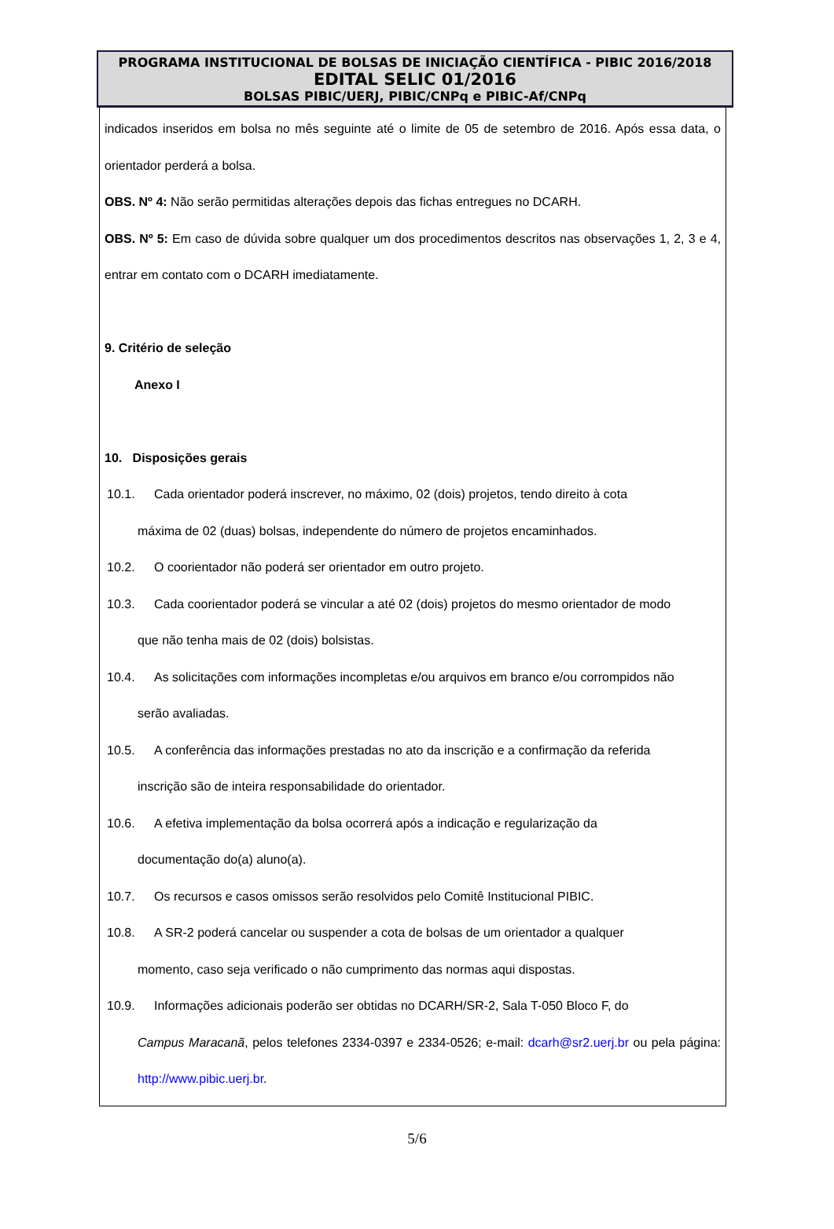PROGRAMA INSTITUCIONAL DE BOLSAS DE INICIAÇÃO CIENTÍFICA - PIBIC 2016/2018
EDITAL SELIC 01/2016
BOLSAS PIBIC/UERJ, PIBIC/CNPq e PIBIC-Af/CNPq
indicados inseridos em bolsa no mês seguinte até o limite de 05 de setembro de 2016. Após essa data, o orientador perderá a bolsa.
OBS. Nº 4: Não serão permitidas alterações depois das fichas entregues no DCARH.
OBS. Nº 5: Em caso de dúvida sobre qualquer um dos procedimentos descritos nas observações 1, 2, 3 e 4, entrar em contato com o DCARH imediatamente.
9. Critério de seleção
Anexo I
10. Disposições gerais
10.1. Cada orientador poderá inscrever, no máximo, 02 (dois) projetos, tendo direito à cota
máxima de 02 (duas) bolsas, independente do número de projetos encaminhados.
10.2. O coorientador não poderá ser orientador em outro projeto.
10.3. Cada coorientador poderá se vincular a até 02 (dois) projetos do mesmo orientador de modo
que não tenha mais de 02 (dois) bolsistas.
10.4. As solicitações com informações incompletas e/ou arquivos em branco e/ou corrompidos não
serão avaliadas.
10.5. A conferência das informações prestadas no ato da inscrição e a confirmação da referida
inscrição são de inteira responsabilidade do orientador.
10.6. A efetiva implementação da bolsa ocorrerá após a indicação e regularização da
documentação do(a) aluno(a).
10.7. Os recursos e casos omissos serão resolvidos pelo Comitê Institucional PIBIC.
10.8. A SR-2 poderá cancelar ou suspender a cota de bolsas de um orientador a qualquer
momento, caso seja verificado o não cumprimento das normas aqui dispostas.
10.9. Informações adicionais poderão ser obtidas no DCARH/SR-2, Sala T-050 Bloco F, do
Campus Maracanã, pelos telefones 2334-0397 e 2334-0526; e-mail: dcarh@sr2.uerj.br ou pela página: http://www.pibic.uerj.br.
5/6